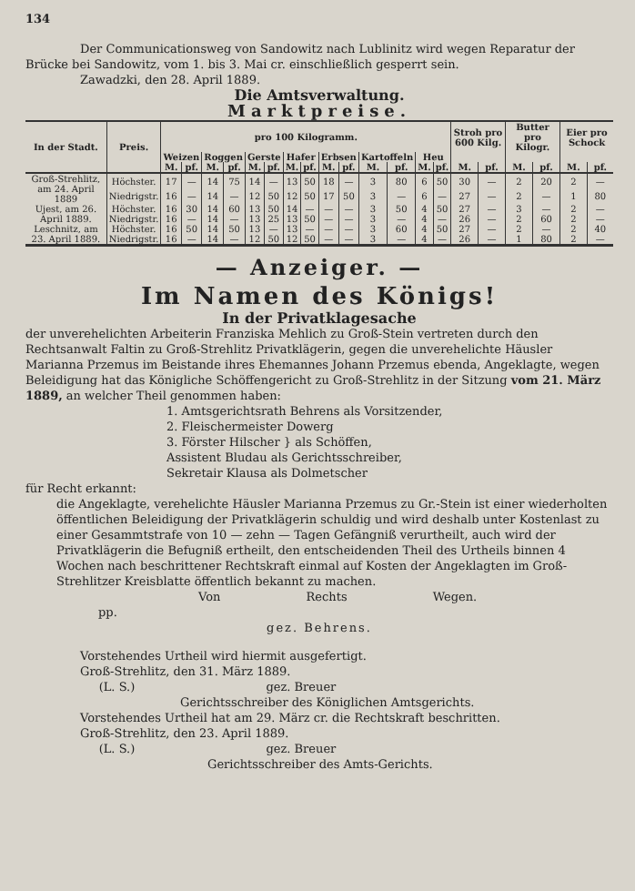134
Der Communicationsweg von Sandowitz nach Lublinitz wird wegen Reparatur der Brücke bei Sandowitz, vom 1. bis 3. Mai cr. einschließlich gesperrt sein.
Zawadzki, den 28. April 1889.
Die Amtsverwaltung.
Marktpreise.
| In der Stadt. | Preis. | pro 100 Kilogramm. | | | | | | | | | | | | | | Stroh pro 600 Kilg. | | Butter pro Kilogr. | | Eier pro Schock | |
| --- | --- | --- | --- | --- | --- | --- | --- | --- | --- | --- | --- | --- | --- | --- | --- | --- | --- | --- | --- | --- | --- |
| | | Weizen | | Roggen | | Gerste | | Hafer | | Erbsen | | Kartoffeln | | Heu | | | | | | | |
| | | M. | pf. | M. | pf. | M. | pf. | M. | pf. | M. | pf. | M. | pf. | M. | pf. | M. | pf. | M. | pf. | M. | pf. |
| Groß-Strehlitz, am 24. April 1889 | Höchster. | 17 | — | 14 | 75 | 14 | — | 13 | 50 | 18 | — | 3 | 80 | 6 | 50 | 30 | — | 2 | 20 | 2 | — |
| | Niedrigstr. | 16 | — | 14 | — | 12 | 50 | 12 | 50 | 17 | 50 | 3 | — | 6 | — | 27 | — | 2 | — | 1 | 80 |
| Ujest, am 26. April 1889. | Höchster. | 16 | 30 | 14 | 60 | 13 | 50 | 14 | — | — | — | 3 | 50 | 4 | 50 | 27 | — | 3 | — | 2 | — |
| | Niedrigstr. | 16 | — | 14 | — | 13 | 25 | 13 | 50 | — | — | 3 | — | 4 | — | 26 | — | 2 | 60 | 2 | — |
| Leschnitz, am 23. April 1889. | Höchster. | 16 | 50 | 14 | 50 | 13 | — | 13 | — | — | — | 3 | 60 | 4 | 50 | 27 | — | 2 | — | 2 | 40 |
| | Niedrigstr. | 16 | — | 14 | — | 12 | 50 | 12 | 50 | — | — | 3 | — | 4 | — | 26 | — | 1 | 80 | 2 | — |
— Anzeiger. —
Im Namen des Königs!
In der Privatklagesache
der unverehelichten Arbeiterin Franziska Mehlich zu Groß-Stein vertreten durch den Rechtsanwalt Faltin zu Groß-Strehlitz Privatklägerin, gegen die unverehelichte Häusler Marianna Przemus im Beistande ihres Ehemannes Johann Przemus ebenda, Angeklagte, wegen Beleidigung hat das Königliche Schöffengericht zu Groß-Strehlitz in der Sitzung vom 21. März 1889, an welcher Theil genommen haben:
1. Amtsgerichtsrath Behrens als Vorsitzender,
2. Fleischermeister Dowerg
3. Förster Hilscher } als Schöffen,
Assistent Bludau als Gerichtsschreiber,
Sekretair Klausa als Dolmetscher
für Recht erkannt:
die Angeklagte, verehelichte Häusler Marianna Przemus zu Gr.-Stein ist einer wiederholten öffentlichen Beleidigung der Privatklägerin schuldig und wird deshalb unter Kostenlast zu einer Gesammtstrafe von 10 — zehn — Tagen Gefängniß verurtheilt, auch wird der Privatklägerin die Befugniß ertheilt, den entscheidenden Theil des Urtheils binnen 4 Wochen nach beschrittener Rechtskraft einmal auf Kosten der Angeklagten im Groß-Strehlitzer Kreisblatte öffentlich bekannt zu machen.
Von Rechts Wegen.
pp.
gez. Behrens.
Vorstehendes Urtheil wird hiermit ausgefertigt.
Groß-Strehlitz, den 31. März 1889.
(L. S.) gez. Breuer
Gerichtsschreiber des Königlichen Amtsgerichts.
Vorstehendes Urtheil hat am 29. März cr. die Rechtskraft beschritten.
Groß-Strehlitz, den 23. April 1889.
(L. S.) gez. Breuer
Gerichtsschreiber des Amts-Gerichts.